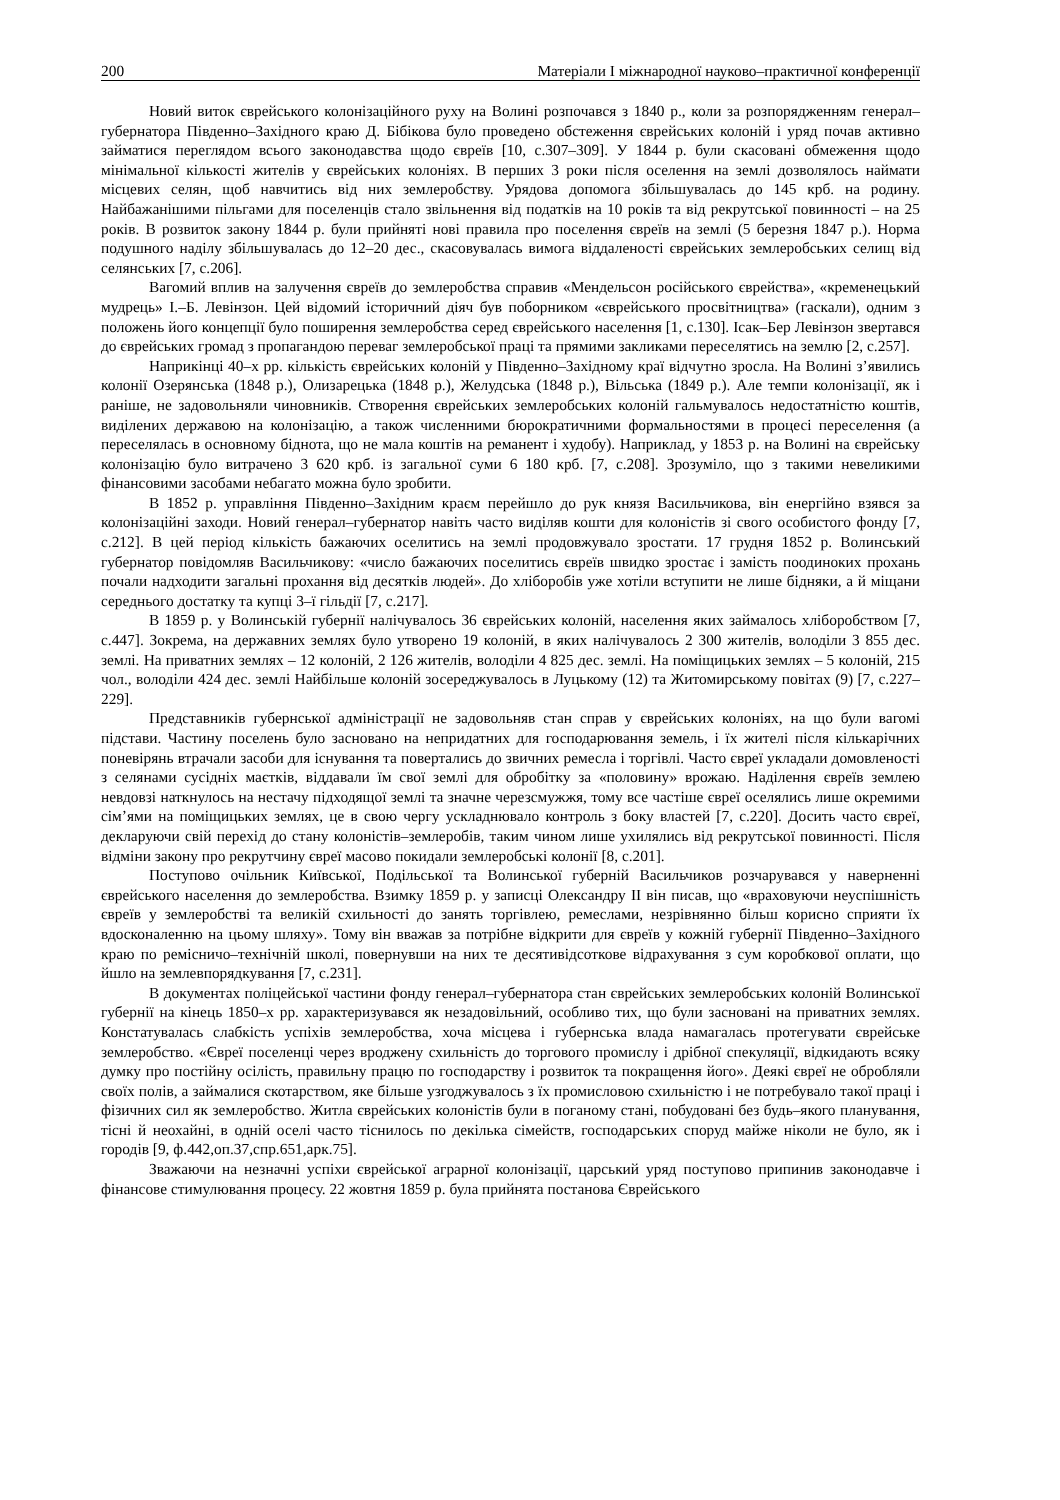200 Матеріали І міжнародної науково–практичної конференції
Новий виток єврейського колонізаційного руху на Волині розпочався з 1840 р., коли за розпорядженням генерал–губернатора Південно–Західного краю Д. Бібікова було проведено обстеження єврейських колоній і уряд почав активно займатися переглядом всього законодавства щодо євреїв [10, с.307–309]. У 1844 р. були скасовані обмеження щодо мінімальної кількості жителів у єврейських колоніях. В перших 3 роки після оселення на землі дозволялось наймати місцевих селян, щоб навчитись від них землеробству. Урядова допомога збільшувалась до 145 крб. на родину. Найбажанішими пільгами для поселенців стало звільнення від податків на 10 років та від рекрутської повинності – на 25 років. В розвиток закону 1844 р. були прийняті нові правила про поселення євреїв на землі (5 березня 1847 р.). Норма подушного наділу збільшувалась до 12–20 дес., скасовувалась вимога віддаленості єврейських землеробських селищ від селянських [7, с.206].
Вагомий вплив на залучення євреїв до землеробства справив «Мендельсон російського єврейства», «кременецький мудрець» І.–Б. Левінзон. Цей відомий історичний діяч був поборником «єврейського просвітництва» (гаскали), одним з положень його концепції було поширення землеробства серед єврейського населення [1, с.130]. Ісак–Бер Левінзон звертався до єврейських громад з пропагандою переваг землеробської праці та прямими закликами переселятись на землю [2, с.257].
Наприкінці 40–х рр. кількість єврейських колоній у Південно–Західному краї відчутно зросла. На Волині з’явились колонії Озерянська (1848 р.), Олизарецька (1848 р.), Желудська (1848 р.), Вільська (1849 р.). Але темпи колонізації, як і раніше, не задовольняли чиновників. Створення єврейських землеробських колоній гальмувалось недостатністю коштів, виділених державою на колонізацію, а також численними бюрократичними формальностями в процесі переселення (а переселялась в основному біднота, що не мала коштів на реманент і худобу). Наприклад, у 1853 р. на Волині на єврейську колонізацію було витрачено 3 620 крб. із загальної суми 6 180 крб. [7, с.208]. Зрозуміло, що з такими невеликими фінансовими засобами небагато можна було зробити.
В 1852 р. управління Південно–Західним краєм перейшло до рук князя Васильчикова, він енергійно взявся за колонізаційні заходи. Новий генерал–губернатор навіть часто виділяв кошти для колоністів зі свого особистого фонду [7, с.212]. В цей період кількість бажаючих оселитись на землі продовжувало зростати. 17 грудня 1852 р. Волинський губернатор повідомляв Васильчикову: «число бажаючих поселитись євреїв швидко зростає і замість поодиноких прохань почали надходити загальні прохання від десятків людей». До хліборобів уже хотіли вступити не лише бідняки, а й міщани середнього достатку та купці 3–ї гільдії [7, с.217].
В 1859 р. у Волинській губернії налічувалось 36 єврейських колоній, населення яких займалось хліборобством [7, с.447]. Зокрема, на державних землях було утворено 19 колоній, в яких налічувалось 2 300 жителів, володіли 3 855 дес. землі. На приватних землях – 12 колоній, 2 126 жителів, володіли 4 825 дес. землі. На поміщицьких землях – 5 колоній, 215 чол., володіли 424 дес. землі Найбільше колоній зосереджувалось в Луцькому (12) та Житомирському повітах (9) [7, с.227–229].
Представників губернської адміністрації не задовольняв стан справ у єврейських колоніях, на що були вагомі підстави. Частину поселень було засновано на непридатних для господарювання земель, і їх жителі після кількарічних поневірянь втрачали засоби для існування та повертались до звичних ремесла і торгівлі. Часто євреї укладали домовленості з селянами сусідніх маєтків, віддавали їм свої землі для обробітку за «половину» врожаю. Наділення євреїв землею невдовзі наткнулось на нестачу підходящої землі та значне черезсмужжя, тому все частіше євреї оселялись лише окремими сім’ями на поміщицьких землях, це в свою чергу ускладнювало контроль з боку властей [7, с.220]. Досить часто євреї, декларуючи свій перехід до стану колоністів–землеробів, таким чином лише ухилялись від рекрутської повинності. Після відміни закону про рекрутчину євреї масово покидали землеробські колонії [8, с.201].
Поступово очільник Київської, Подільської та Волинської губерній Васильчиков розчарувався у наверненні єврейського населення до землеробства. Взимку 1859 р. у записці Олександру ІІ він писав, що «враховуючи неуспішність євреїв у землеробстві та великій схильності до занять торгівлею, ремеслами, незрівнянно більш корисно сприяти їх вдосконаленню на цьому шляху». Тому він вважав за потрібне відкрити для євреїв у кожній губернії Південно–Західного краю по ремісничо–технічній школі, повернувши на них те десятивідсоткове відрахування з сум коробкової оплати, що йшло на землевпорядкування [7, с.231].
В документах поліцейської частини фонду генерал–губернатора стан єврейських землеробських колоній Волинської губернії на кінець 1850–х рр. характеризувався як незадовільний, особливо тих, що були засновані на приватних землях. Констатувалась слабкість успіхів землеробства, хоча місцева і губернська влада намагалась протегувати єврейське землеробство. «Євреї поселенці через вроджену схильність до торгового промислу і дрібної спекуляції, відкидають всяку думку про постійну осілість, правильну працю по господарству і розвиток та покращення його». Деякі євреї не обробляли своїх полів, а займалися скотарством, яке більше узгоджувалось з їх промисловою схильністю і не потребувало такої праці і фізичних сил як землеробство. Житла єврейських колоністів були в поганому стані, побудовані без будь–якого планування, тісні й неохайні, в одній оселі часто тіснилось по декілька сімейств, господарських споруд майже ніколи не було, як і городів [9, ф.442,оп.37,спр.651,арк.75].
Зважаючи на незначні успіхи єврейської аграрної колонізації, царський уряд поступово припинив законодавче і фінансове стимулювання процесу. 22 жовтня 1859 р. була прийнята постанова Єврейського